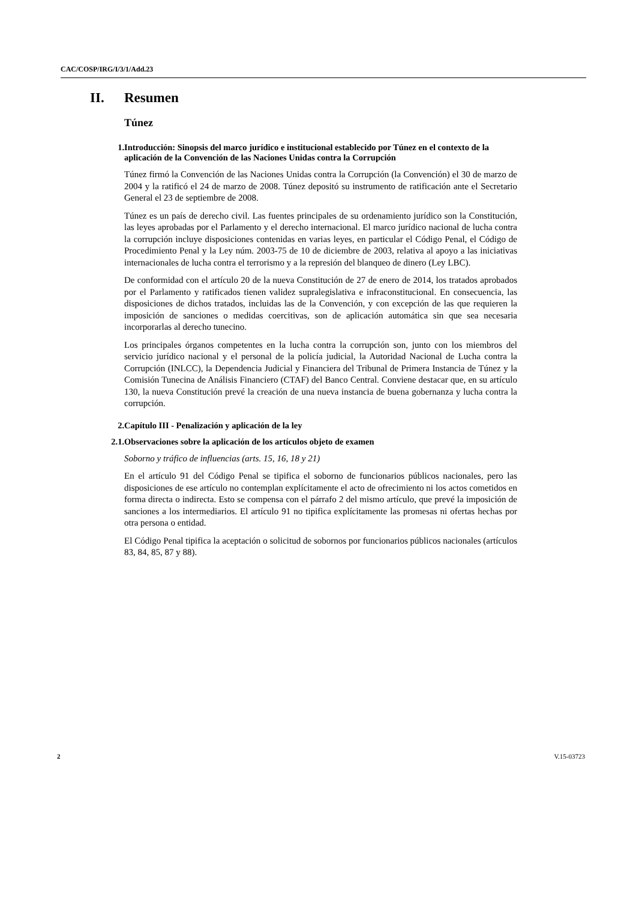CAC/COSP/IRG/I/3/1/Add.23
II. Resumen
Túnez
1. Introducción: Sinopsis del marco jurídico e institucional establecido por Túnez en el contexto de la aplicación de la Convención de las Naciones Unidas contra la Corrupción
Túnez firmó la Convención de las Naciones Unidas contra la Corrupción (la Convención) el 30 de marzo de 2004 y la ratificó el 24 de marzo de 2008. Túnez depositó su instrumento de ratificación ante el Secretario General el 23 de septiembre de 2008.
Túnez es un país de derecho civil. Las fuentes principales de su ordenamiento jurídico son la Constitución, las leyes aprobadas por el Parlamento y el derecho internacional. El marco jurídico nacional de lucha contra la corrupción incluye disposiciones contenidas en varias leyes, en particular el Código Penal, el Código de Procedimiento Penal y la Ley núm. 2003-75 de 10 de diciembre de 2003, relativa al apoyo a las iniciativas internacionales de lucha contra el terrorismo y a la represión del blanqueo de dinero (Ley LBC).
De conformidad con el artículo 20 de la nueva Constitución de 27 de enero de 2014, los tratados aprobados por el Parlamento y ratificados tienen validez supralegislativa e infraconstitucional. En consecuencia, las disposiciones de dichos tratados, incluidas las de la Convención, y con excepción de las que requieren la imposición de sanciones o medidas coercitivas, son de aplicación automática sin que sea necesaria incorporarlas al derecho tunecino.
Los principales órganos competentes en la lucha contra la corrupción son, junto con los miembros del servicio jurídico nacional y el personal de la policía judicial, la Autoridad Nacional de Lucha contra la Corrupción (INLCC), la Dependencia Judicial y Financiera del Tribunal de Primera Instancia de Túnez y la Comisión Tunecina de Análisis Financiero (CTAF) del Banco Central. Conviene destacar que, en su artículo 130, la nueva Constitución prevé la creación de una nueva instancia de buena gobernanza y lucha contra la corrupción.
2. Capítulo III - Penalización y aplicación de la ley
2.1. Observaciones sobre la aplicación de los artículos objeto de examen
Soborno y tráfico de influencias (arts. 15, 16, 18 y 21)
En el artículo 91 del Código Penal se tipifica el soborno de funcionarios públicos nacionales, pero las disposiciones de ese artículo no contemplan explícitamente el acto de ofrecimiento ni los actos cometidos en forma directa o indirecta. Esto se compensa con el párrafo 2 del mismo artículo, que prevé la imposición de sanciones a los intermediarios. El artículo 91 no tipifica explícitamente las promesas ni ofertas hechas por otra persona o entidad.
El Código Penal tipifica la aceptación o solicitud de sobornos por funcionarios públicos nacionales (artículos 83, 84, 85, 87 y 88).
2 V.15-03723